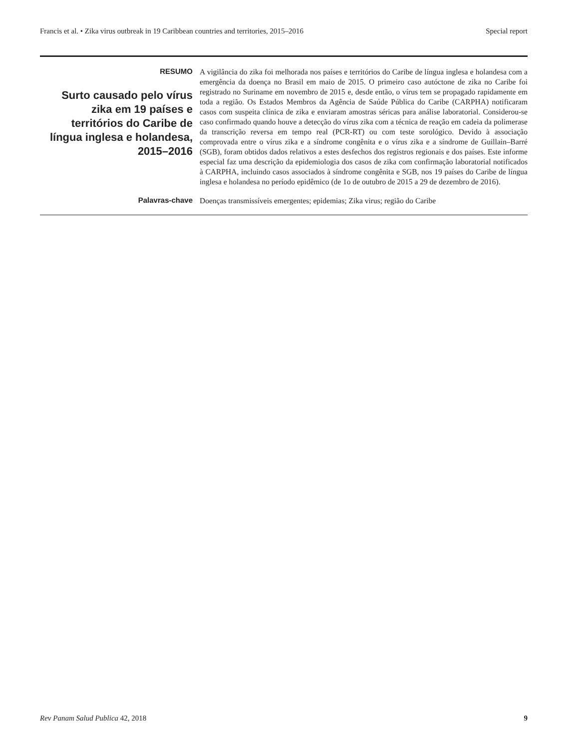Francis et al. • Zika virus outbreak in 19 Caribbean countries and territories, 2015–2016 Special report
RESUMO
Surto causado pelo vírus zika em 19 países e territórios do Caribe de língua inglesa e holandesa, 2015–2016
A vigilância do zika foi melhorada nos países e territórios do Caribe de língua inglesa e holandesa com a emergência da doença no Brasil em maio de 2015. O primeiro caso autóctone de zika no Caribe foi registrado no Suriname em novembro de 2015 e, desde então, o vírus tem se propagado rapidamente em toda a região. Os Estados Membros da Agência de Saúde Pública do Caribe (CARPHA) notificaram casos com suspeita clínica de zika e enviaram amostras séricas para análise laboratorial. Considerou-se caso confirmado quando houve a detecção do vírus zika com a técnica de reação em cadeia da polimerase da transcrição reversa em tempo real (PCR-RT) ou com teste sorológico. Devido à associação comprovada entre o vírus zika e a síndrome congênita e o vírus zika e a síndrome de Guillain–Barré (SGB), foram obtidos dados relativos a estes desfechos dos registros regionais e dos países. Este informe especial faz uma descrição da epidemiologia dos casos de zika com confirmação laboratorial notificados à CARPHA, incluindo casos associados à síndrome congênita e SGB, nos 19 países do Caribe de língua inglesa e holandesa no período epidêmico (de 1o de outubro de 2015 a 29 de dezembro de 2016).
Palavras-chave
Doenças transmissíveis emergentes; epidemias; Zika virus; região do Caribe
Rev Panam Salud Publica 42, 2018 9